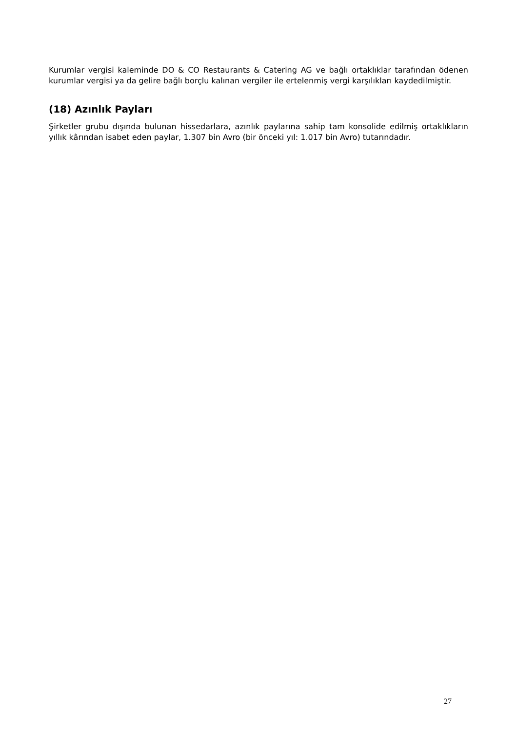Kurumlar vergisi kaleminde DO & CO Restaurants & Catering AG ve bağlı ortaklıklar tarafından ödenen kurumlar vergisi ya da gelire bağlı borçlu kalınan vergiler ile ertelenmiş vergi karşılıkları kaydedilmiştir.
(18) Azınlık Payları
Şirketler grubu dışında bulunan hissedarlara, azınlık paylarına sahip tam konsolide edilmiş ortaklıkların yıllık kârından isabet eden paylar, 1.307 bin Avro (bir önceki yıl: 1.017 bin Avro) tutarındadır.
27